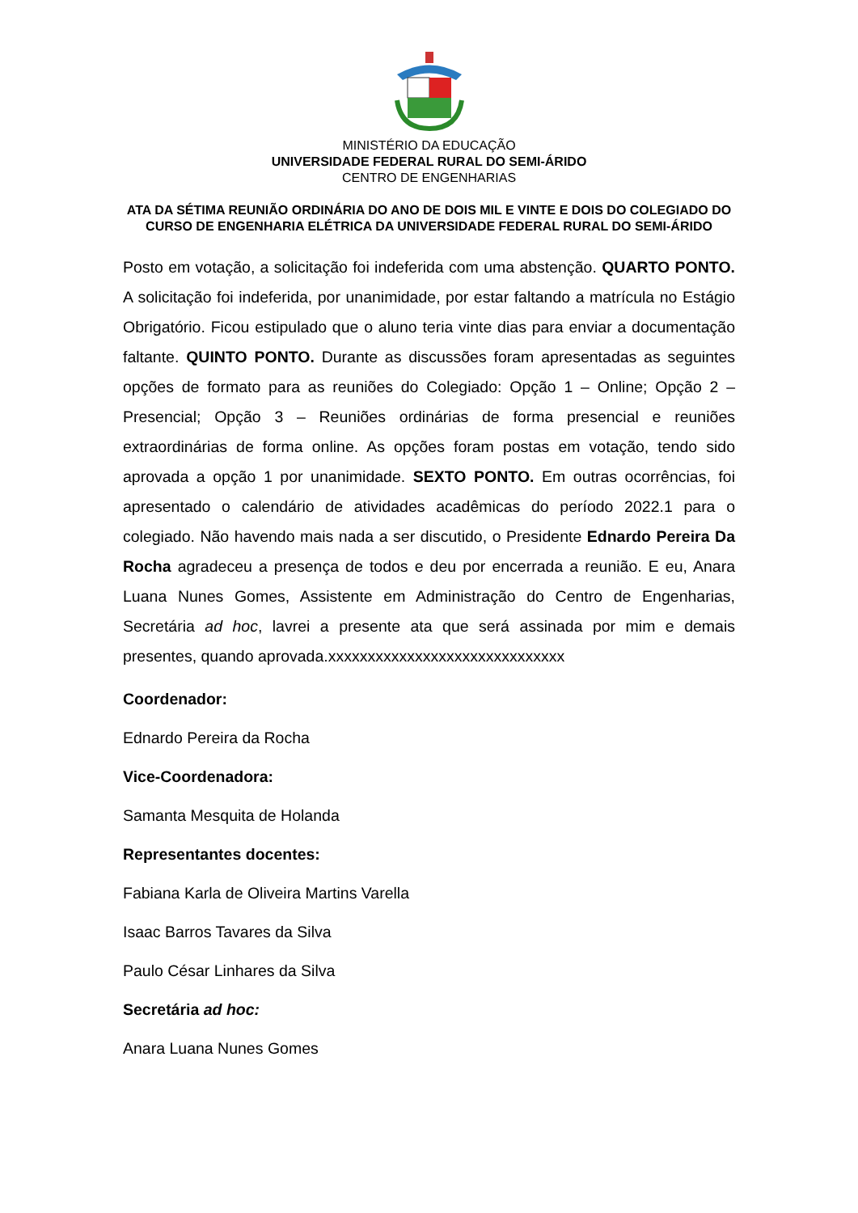MINISTÉRIO DA EDUCAÇÃO
UNIVERSIDADE FEDERAL RURAL DO SEMI-ÁRIDO
CENTRO DE ENGENHARIAS
ATA DA SÉTIMA REUNIÃO ORDINÁRIA DO ANO DE DOIS MIL E VINTE E DOIS DO COLEGIADO DO CURSO DE ENGENHARIA ELÉTRICA DA UNIVERSIDADE FEDERAL RURAL DO SEMI-ÁRIDO
Posto em votação, a solicitação foi indeferida com uma abstenção. QUARTO PONTO. A solicitação foi indeferida, por unanimidade, por estar faltando a matrícula no Estágio Obrigatório. Ficou estipulado que o aluno teria vinte dias para enviar a documentação faltante. QUINTO PONTO. Durante as discussões foram apresentadas as seguintes opções de formato para as reuniões do Colegiado: Opção 1 – Online; Opção 2 – Presencial; Opção 3 – Reuniões ordinárias de forma presencial e reuniões extraordinárias de forma online. As opções foram postas em votação, tendo sido aprovada a opção 1 por unanimidade. SEXTO PONTO. Em outras ocorrências, foi apresentado o calendário de atividades acadêmicas do período 2022.1 para o colegiado. Não havendo mais nada a ser discutido, o Presidente Ednardo Pereira Da Rocha agradeceu a presença de todos e deu por encerrada a reunião. E eu, Anara Luana Nunes Gomes, Assistente em Administração do Centro de Engenharias, Secretária ad hoc, lavrei a presente ata que será assinada por mim e demais presentes, quando aprovada.xxxxxxxxxxxxxxxxxxxxxxxxxxxxxx
Coordenador:
Ednardo Pereira da Rocha
Vice-Coordenadora:
Samanta Mesquita de Holanda
Representantes docentes:
Fabiana Karla de Oliveira Martins Varella
Isaac Barros Tavares da Silva
Paulo César Linhares da Silva
Secretária ad hoc:
Anara Luana Nunes Gomes